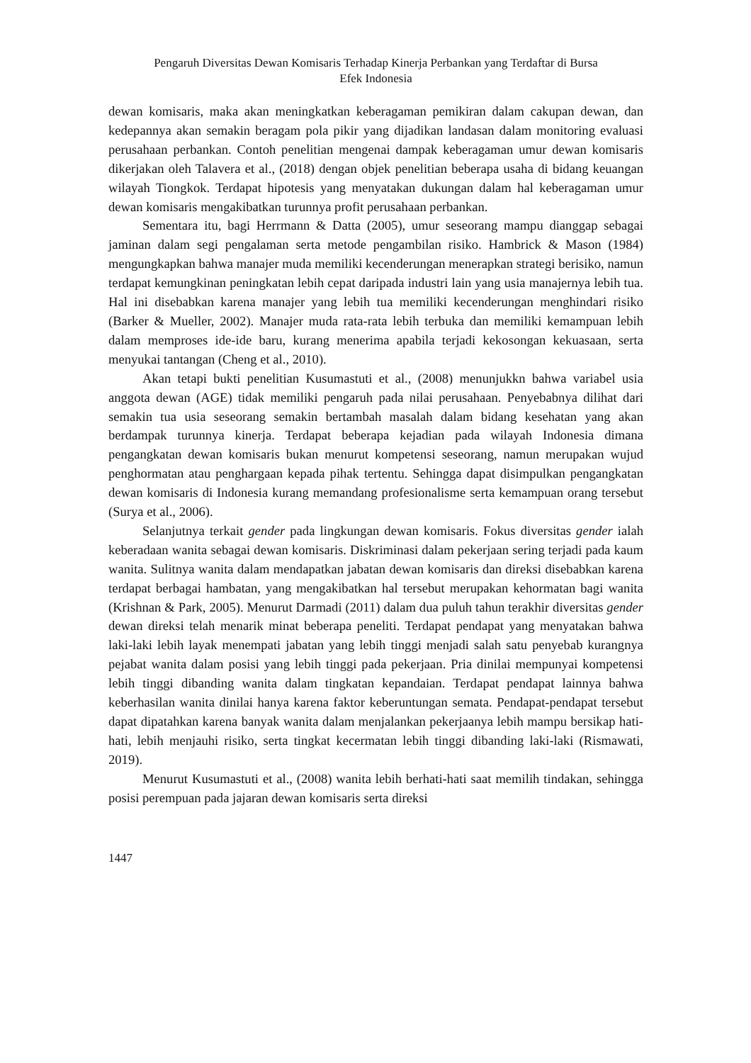Pengaruh Diversitas Dewan Komisaris Terhadap Kinerja Perbankan yang Terdaftar di Bursa
Efek Indonesia
dewan komisaris, maka akan meningkatkan keberagaman pemikiran dalam cakupan dewan, dan kedepannya akan semakin beragam pola pikir yang dijadikan landasan dalam monitoring evaluasi perusahaan perbankan. Contoh penelitian mengenai dampak keberagaman umur dewan komisaris dikerjakan oleh Talavera et al., (2018) dengan objek penelitian beberapa usaha di bidang keuangan wilayah Tiongkok. Terdapat hipotesis yang menyatakan dukungan dalam hal keberagaman umur dewan komisaris mengakibatkan turunnya profit perusahaan perbankan.
Sementara itu, bagi Herrmann & Datta (2005), umur seseorang mampu dianggap sebagai jaminan dalam segi pengalaman serta metode pengambilan risiko. Hambrick & Mason (1984) mengungkapkan bahwa manajer muda memiliki kecenderungan menerapkan strategi berisiko, namun terdapat kemungkinan peningkatan lebih cepat daripada industri lain yang usia manajernya lebih tua. Hal ini disebabkan karena manajer yang lebih tua memiliki kecenderungan menghindari risiko (Barker & Mueller, 2002). Manajer muda rata-rata lebih terbuka dan memiliki kemampuan lebih dalam memproses ide-ide baru, kurang menerima apabila terjadi kekosongan kekuasaan, serta menyukai tantangan (Cheng et al., 2010).
Akan tetapi bukti penelitian Kusumastuti et al., (2008) menunjukkn bahwa variabel usia anggota dewan (AGE) tidak memiliki pengaruh pada nilai perusahaan. Penyebabnya dilihat dari semakin tua usia seseorang semakin bertambah masalah dalam bidang kesehatan yang akan berdampak turunnya kinerja. Terdapat beberapa kejadian pada wilayah Indonesia dimana pengangkatan dewan komisaris bukan menurut kompetensi seseorang, namun merupakan wujud penghormatan atau penghargaan kepada pihak tertentu. Sehingga dapat disimpulkan pengangkatan dewan komisaris di Indonesia kurang memandang profesionalisme serta kemampuan orang tersebut (Surya et al., 2006).
Selanjutnya terkait gender pada lingkungan dewan komisaris. Fokus diversitas gender ialah keberadaan wanita sebagai dewan komisaris. Diskriminasi dalam pekerjaan sering terjadi pada kaum wanita. Sulitnya wanita dalam mendapatkan jabatan dewan komisaris dan direksi disebabkan karena terdapat berbagai hambatan, yang mengakibatkan hal tersebut merupakan kehormatan bagi wanita (Krishnan & Park, 2005). Menurut Darmadi (2011) dalam dua puluh tahun terakhir diversitas gender dewan direksi telah menarik minat beberapa peneliti. Terdapat pendapat yang menyatakan bahwa laki-laki lebih layak menempati jabatan yang lebih tinggi menjadi salah satu penyebab kurangnya pejabat wanita dalam posisi yang lebih tinggi pada pekerjaan. Pria dinilai mempunyai kompetensi lebih tinggi dibanding wanita dalam tingkatan kepandaian. Terdapat pendapat lainnya bahwa keberhasilan wanita dinilai hanya karena faktor keberuntungan semata. Pendapat-pendapat tersebut dapat dipatahkan karena banyak wanita dalam menjalankan pekerjaanya lebih mampu bersikap hati-hati, lebih menjauhi risiko, serta tingkat kecermatan lebih tinggi dibanding laki-laki (Rismawati, 2019).
Menurut Kusumastuti et al., (2008) wanita lebih berhati-hati saat memilih tindakan, sehingga posisi perempuan pada jajaran dewan komisaris serta direksi
1447